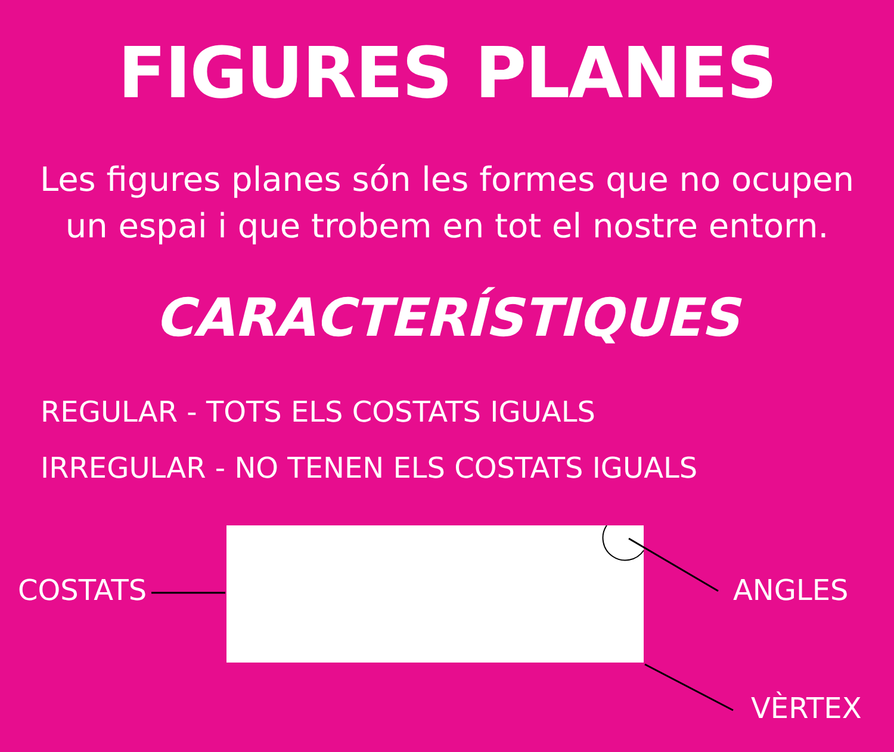FIGURES PLANES
Les figures planes són les formes que no ocupen
un espai i que trobem en tot el nostre entorn.
CARACTERÍSTIQUES
REGULAR - TOTS ELS COSTATS IGUALS
IRREGULAR - NO TENEN ELS COSTATS IGUALS
COSTATS ANGLES
VÈRTEX